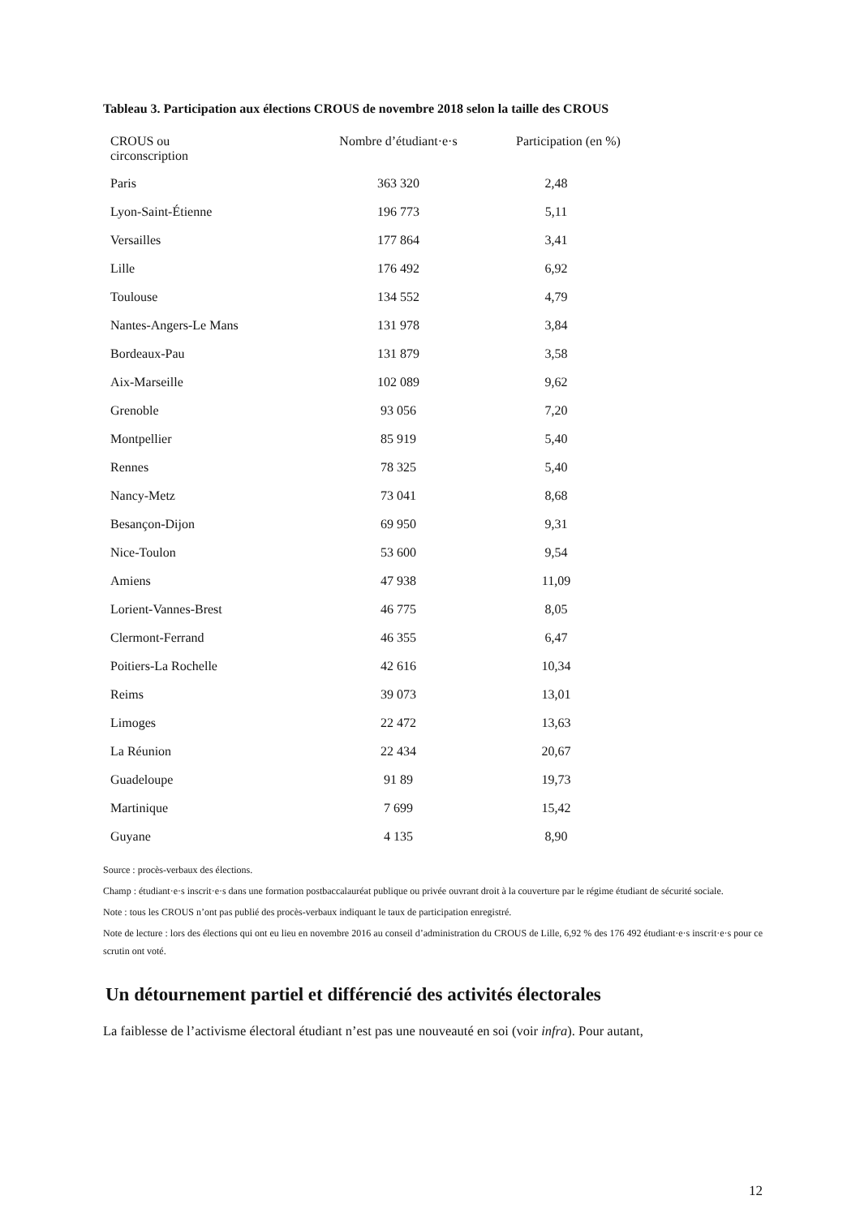Tableau 3. Participation aux élections CROUS de novembre 2018 selon la taille des CROUS
| CROUS ou circonscription | Nombre d’étudiant·e·s | Participation (en %) |
| --- | --- | --- |
| Paris | 363 320 | 2,48 |
| Lyon-Saint-Étienne | 196 773 | 5,11 |
| Versailles | 177 864 | 3,41 |
| Lille | 176 492 | 6,92 |
| Toulouse | 134 552 | 4,79 |
| Nantes-Angers-Le Mans | 131 978 | 3,84 |
| Bordeaux-Pau | 131 879 | 3,58 |
| Aix-Marseille | 102 089 | 9,62 |
| Grenoble | 93 056 | 7,20 |
| Montpellier | 85 919 | 5,40 |
| Rennes | 78 325 | 5,40 |
| Nancy-Metz | 73 041 | 8,68 |
| Besançon-Dijon | 69 950 | 9,31 |
| Nice-Toulon | 53 600 | 9,54 |
| Amiens | 47 938 | 11,09 |
| Lorient-Vannes-Brest | 46 775 | 8,05 |
| Clermont-Ferrand | 46 355 | 6,47 |
| Poitiers-La Rochelle | 42 616 | 10,34 |
| Reims | 39 073 | 13,01 |
| Limoges | 22 472 | 13,63 |
| La Réunion | 22 434 | 20,67 |
| Guadeloupe | 91 89 | 19,73 |
| Martinique | 7 699 | 15,42 |
| Guyane | 4 135 | 8,90 |
Source : procès-verbaux des élections.
Champ : étudiant·e·s inscrit·e·s dans une formation postbaccalauréat publique ou privée ouvrant droit à la couverture par le régime étudiant de sécurité sociale.
Note : tous les CROUS n’ont pas publié des procès-verbaux indiquant le taux de participation enregistré.
Note de lecture : lors des élections qui ont eu lieu en novembre 2016 au conseil d’administration du CROUS de Lille, 6,92 % des 176 492 étudiant·e·s inscrit·e·s pour ce scrutin ont voté.
Un détournement partiel et différencié des activités électorales
La faiblesse de l’activisme électoral étudiant n’est pas une nouveauté en soi (voir infra). Pour autant,
12